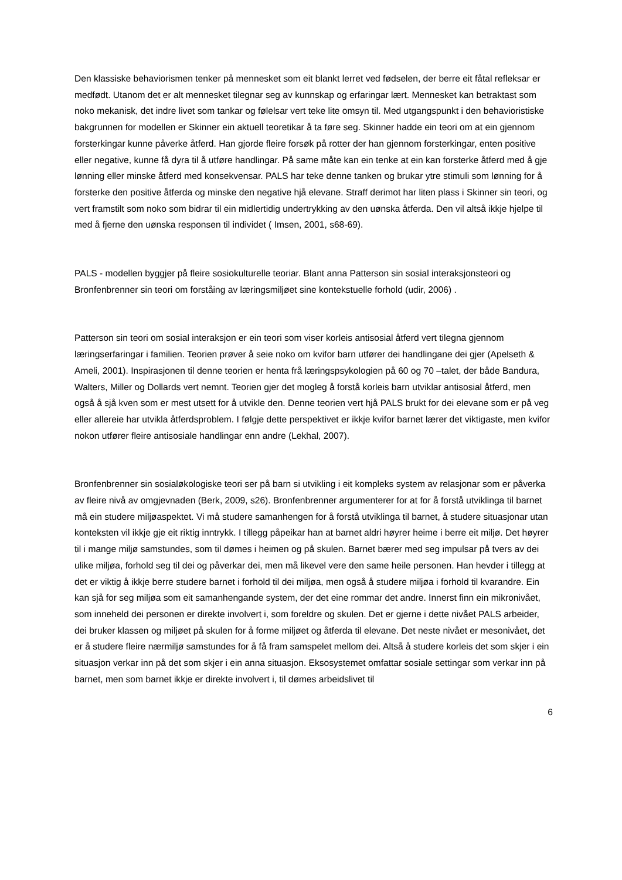Den klassiske behaviorismen tenker på mennesket som eit blankt lerret ved fødselen, der berre eit fåtal refleksar er medfødt. Utanom det er alt mennesket tilegnar seg av kunnskap og erfaringar lært. Mennesket kan betraktast som noko mekanisk, det indre livet som tankar og følelsar vert teke lite omsyn til. Med utgangspunkt i den behavioristiske bakgrunnen for modellen er Skinner ein aktuell teoretikar å ta føre seg. Skinner hadde ein teori om at ein gjennom forsterkingar kunne påverke åtferd. Han gjorde fleire forsøk på rotter der han gjennom forsterkingar, enten positive eller negative, kunne få dyra til å utføre handlingar. På same måte kan ein tenke at ein kan forsterke åtferd med å gje lønning eller minske åtferd med konsekvensar. PALS har teke denne tanken og brukar ytre stimuli som lønning for å forsterke den positive åtferda og minske den negative hjå elevane. Straff derimot har liten plass i Skinner sin teori, og vert framstilt som noko som bidrar til ein midlertidig undertrykking av den uønska åtferda. Den vil altså ikkje hjelpe til med å fjerne den uønska responsen til individet ( Imsen, 2001, s68-69).
PALS - modellen byggjer på fleire sosiokulturelle teoriar. Blant anna Patterson sin sosial interaksjonsteori og Bronfenbrenner sin teori om forståing av læringsmiljøet sine kontekstuelle forhold (udir, 2006) .
Patterson sin teori om sosial interaksjon er ein teori som viser korleis antisosial åtferd vert tilegna gjennom læringserfaringar i familien. Teorien prøver å seie noko om kvifor barn utfører dei handlingane dei gjer (Apelseth & Ameli, 2001). Inspirasjonen til denne teorien er henta frå læringspsykologien på 60 og 70 –talet, der både Bandura, Walters, Miller og Dollards vert nemnt. Teorien gjer det mogleg å forstå korleis barn utviklar antisosial åtferd, men også å sjå kven som er mest utsett for å utvikle den. Denne teorien vert hjå PALS brukt for dei elevane som er på veg eller allereie har utvikla åtferdsproblem. I følgje dette perspektivet er ikkje kvifor barnet lærer det viktigaste, men kvifor nokon utfører fleire antisosiale handlingar enn andre (Lekhal, 2007).
Bronfenbrenner sin sosialøkologiske teori ser på barn si utvikling i eit kompleks system av relasjonar som er påverka av fleire nivå av omgjevnaden (Berk, 2009, s26). Bronfenbrenner argumenterer for at for å forstå utviklinga til barnet må ein studere miljøaspektet. Vi må studere samanhengen for å forstå utviklinga til barnet, å studere situasjonar utan konteksten vil ikkje gje eit riktig inntrykk. I tillegg påpeikar han at barnet aldri høyrer heime i berre eit miljø. Det høyrer til i mange miljø samstundes, som til dømes i heimen og på skulen. Barnet bærer med seg impulsar på tvers av dei ulike miljøa, forhold seg til dei og påverkar dei, men må likevel vere den same heile personen. Han hevder i tillegg at det er viktig å ikkje berre studere barnet i forhold til dei miljøa, men også å studere miljøa i forhold til kvarandre. Ein kan sjå for seg miljøa som eit samanhengande system, der det eine rommar det andre. Innerst finn ein mikronivået, som inneheld dei personen er direkte involvert i, som foreldre og skulen. Det er gjerne i dette nivået PALS arbeider, dei bruker klassen og miljøet på skulen for å forme miljøet og åtferda til elevane. Det neste nivået er mesonivået, det er å studere fleire nærmiljø samstundes for å få fram samspelet mellom dei. Altså å studere korleis det som skjer i ein situasjon verkar inn på det som skjer i ein anna situasjon. Eksosystemet omfattar sosiale settingar som verkar inn på barnet, men som barnet ikkje er direkte involvert i, til dømes arbeidslivet til
6